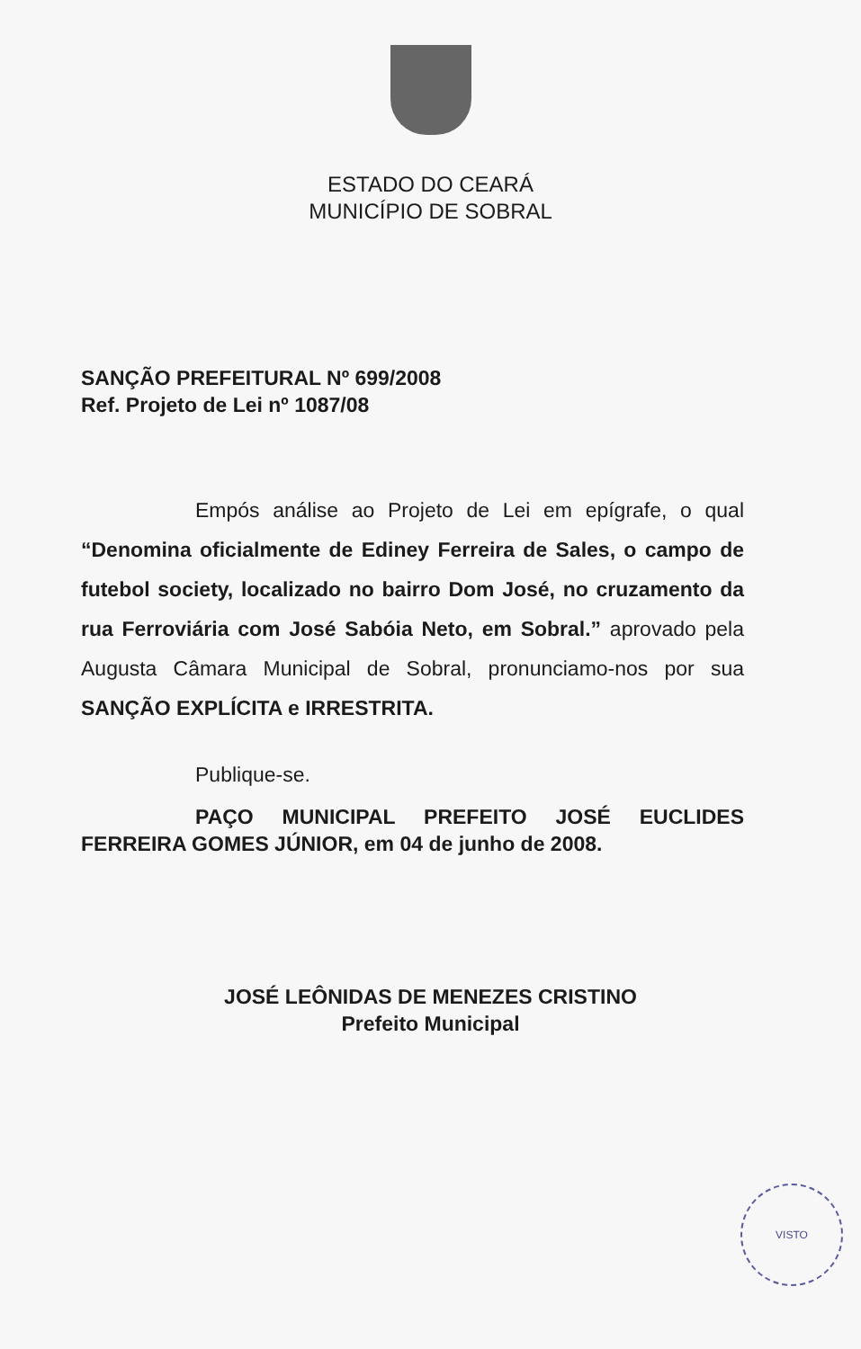ESTADO DO CEARÁ
MUNICÍPIO DE SOBRAL
SANÇÃO PREFEITURAL Nº 699/2008
Ref. Projeto de Lei nº 1087/08
Empós análise ao Projeto de Lei em epígrafe, o qual “Denomina oficialmente de Ediney Ferreira de Sales, o campo de futebol society, localizado no bairro Dom José, no cruzamento da rua Ferroviária com José Sabóia Neto, em Sobral.” aprovado pela Augusta Câmara Municipal de Sobral, pronunciamo-nos por sua SANÇÃO EXPLÍCITA e IRRESTRITA.
Publique-se.
PAÇO MUNICIPAL PREFEITO JOSÉ EUCLIDES FERREIRA GOMES JÚNIOR, em 04 de junho de 2008.
JOSÉ LEÔNIDAS DE MENEZES CRISTINO
Prefeito Municipal
VISTO